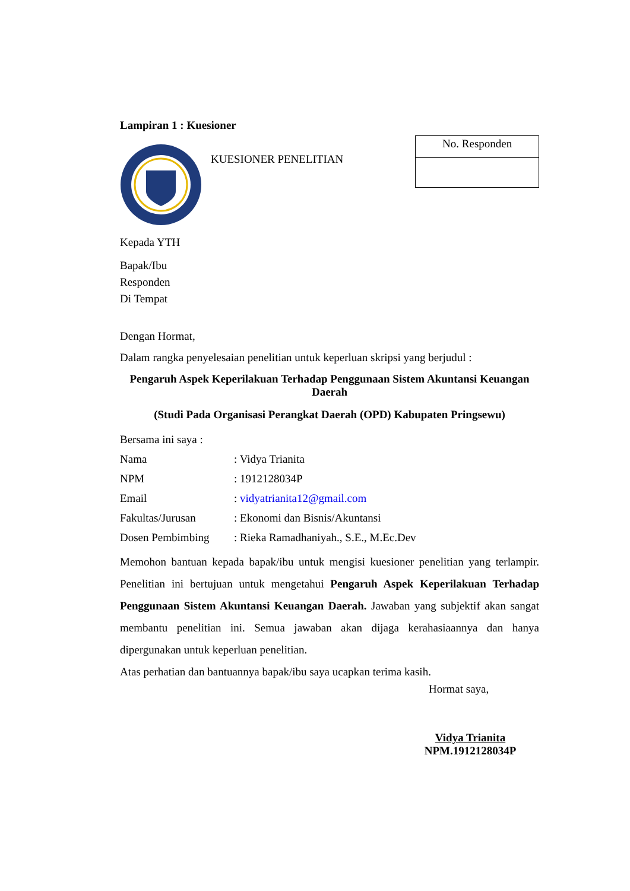Lampiran 1 : Kuesioner
KUESIONER PENELITIAN
No. Responden
Kepada YTH
Bapak/Ibu
Responden
Di Tempat
Dengan Hormat,
Dalam rangka penyelesaian penelitian untuk keperluan skripsi yang berjudul :
Pengaruh Aspek Keperilakuan Terhadap Penggunaan Sistem Akuntansi Keuangan Daerah
(Studi Pada Organisasi Perangkat Daerah (OPD) Kabupaten Pringsewu)
Bersama ini saya :
Nama: Vidya Trianita
NPM: 1912128034P
Email: vidyatrianita12@gmail.com
Fakultas/Jurusan: Ekonomi dan Bisnis/Akuntansi
Dosen Pembimbing: Rieka Ramadhaniyah., S.E., M.Ec.Dev
Memohon bantuan kepada bapak/ibu untuk mengisi kuesioner penelitian yang terlampir. Penelitian ini bertujuan untuk mengetahui Pengaruh Aspek Keperilakuan Terhadap Penggunaan Sistem Akuntansi Keuangan Daerah. Jawaban yang subjektif akan sangat membantu penelitian ini. Semua jawaban akan dijaga kerahasiaannya dan hanya dipergunakan untuk keperluan penelitian.
Atas perhatian dan bantuannya bapak/ibu saya ucapkan terima kasih.
Hormat saya,
Vidya Trianita
NPM.1912128034P